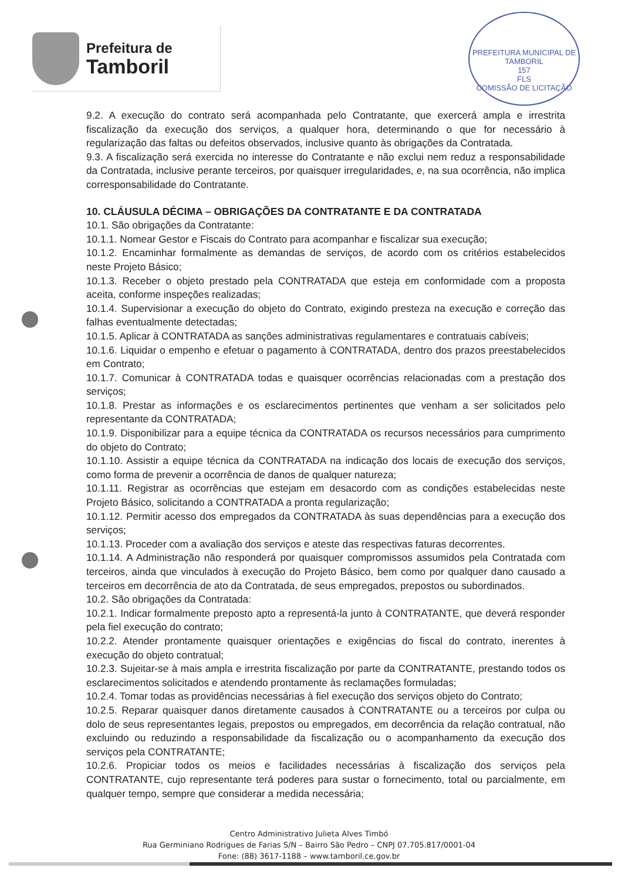Prefeitura de
Tamboril
PREFEITURA MUNICIPAL DE TAMBORIL
157
FLS
COMISSÃO DE LICITAÇÃO
9.2. A execução do contrato será acompanhada pelo Contratante, que exercerá ampla e irrestrita fiscalização da execução dos serviços, a qualquer hora, determinando o que for necessário à regularização das faltas ou defeitos observados, inclusive quanto às obrigações da Contratada.
9.3. A fiscalização será exercida no interesse do Contratante e não exclui nem reduz a responsabilidade da Contratada, inclusive perante terceiros, por quaisquer irregularidades, e, na sua ocorrência, não implica corresponsabilidade do Contratante.
10. CLÁUSULA DÉCIMA – OBRIGAÇÕES DA CONTRATANTE E DA CONTRATADA
10.1. São obrigações da Contratante:
10.1.1. Nomear Gestor e Fiscais do Contrato para acompanhar e fiscalizar sua execução;
10.1.2. Encaminhar formalmente as demandas de serviços, de acordo com os critérios estabelecidos neste Projeto Básico;
10.1.3. Receber o objeto prestado pela CONTRATADA que esteja em conformidade com a proposta aceita, conforme inspeções realizadas;
10.1.4. Supervisionar a execução do objeto do Contrato, exigindo presteza na execução e correção das falhas eventualmente detectadas;
10.1.5. Aplicar à CONTRATADA as sanções administrativas regulamentares e contratuais cabíveis;
10.1.6. Liquidar o empenho e efetuar o pagamento à CONTRATADA, dentro dos prazos preestabelecidos em Contrato;
10.1.7. Comunicar à CONTRATADA todas e quaisquer ocorrências relacionadas com a prestação dos serviços;
10.1.8. Prestar as informações e os esclarecimentos pertinentes que venham a ser solicitados pelo representante da CONTRATADA;
10.1.9. Disponibilizar para a equipe técnica da CONTRATADA os recursos necessários para cumprimento do objeto do Contrato;
10.1.10. Assistir a equipe técnica da CONTRATADA na indicação dos locais de execução dos serviços, como forma de prevenir a ocorrência de danos de qualquer natureza;
10.1.11. Registrar as ocorrências que estejam em desacordo com as condições estabelecidas neste Projeto Básico, solicitando a CONTRATADA a pronta regularização;
10.1.12. Permitir acesso dos empregados da CONTRATADA às suas dependências para a execução dos serviços;
10.1.13. Proceder com a avaliação dos serviços e ateste das respectivas faturas decorrentes.
10.1.14. A Administração não responderá por quaisquer compromissos assumidos pela Contratada com terceiros, ainda que vinculados à execução do Projeto Básico, bem como por qualquer dano causado a terceiros em decorrência de ato da Contratada, de seus empregados, prepostos ou subordinados.
10.2. São obrigações da Contratada:
10.2.1. Indicar formalmente preposto apto a representá-la junto à CONTRATANTE, que deverá responder pela fiel execução do contrato;
10.2.2. Atender prontamente quaisquer orientações e exigências do fiscal do contrato, inerentes à execução do objeto contratual;
10.2.3. Sujeitar-se à mais ampla e irrestrita fiscalização por parte da CONTRATANTE, prestando todos os esclarecimentos solicitados e atendendo prontamente às reclamações formuladas;
10.2.4. Tomar todas as providências necessárias à fiel execução dos serviços objeto do Contrato;
10.2.5. Reparar quaisquer danos diretamente causados à CONTRATANTE ou a terceiros por culpa ou dolo de seus representantes legais, prepostos ou empregados, em decorrência da relação contratual, não excluindo ou reduzindo a responsabilidade da fiscalização ou o acompanhamento da execução dos serviços pela CONTRATANTE;
10.2.6. Propiciar todos os meios e facilidades necessárias à fiscalização dos serviços pela CONTRATANTE, cujo representante terá poderes para sustar o fornecimento, total ou parcialmente, em qualquer tempo, sempre que considerar a medida necessária;
Centro Administrativo Julieta Alves Timbó
Rua Germiniano Rodrigues de Farias S/N – Bairro São Pedro – CNPJ 07.705.817/0001-04
Fone: (88) 3617-1188 – www.tamboril.ce.gov.br